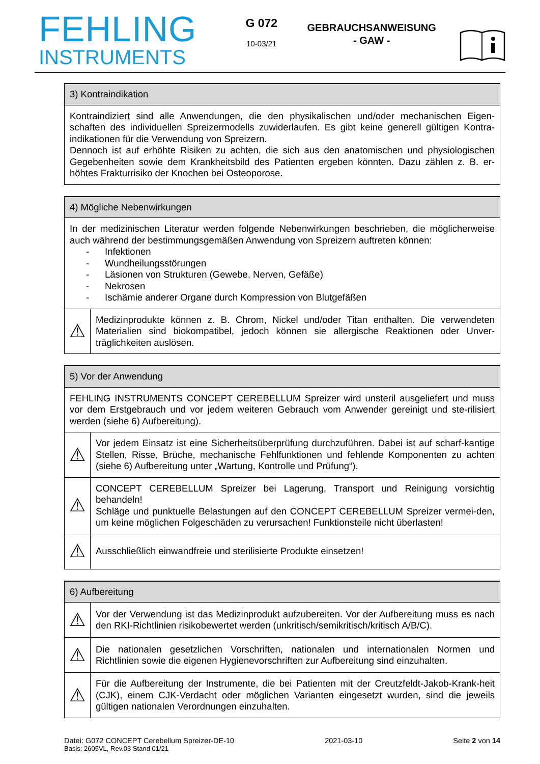FEHLING
INSTRUMENTS
G 072
10-03/21
GEBRAUCHSANWEISUNG
- GAW -
| 3) Kontraindikation |
| --- |
| Kontraindiziert sind alle Anwendungen, die den physikalischen und/oder mechanischen Eigen-schaften des individuellen Spreizermodells zuwiderlaufen. Es gibt keine generell gültigen Kontra-indikationen für die Verwendung von Spreizern. Dennoch ist auf erhöhte Risiken zu achten, die sich aus den anatomischen und physiologischen Gegebenheiten sowie dem Krankheitsbild des Patienten ergeben könnten. Dazu zählen z. B. er-höhtes Frakturrisiko der Knochen bei Osteoporose. |
| 4) Mögliche Nebenwirkungen | |
| --- | --- |
| In der medizinischen Literatur werden folgende Nebenwirkungen beschrieben, die möglicherweise auch während der bestimmungsgemäßen Anwendung von Spreizern auftreten können: - Infektionen - Wundheilungsstörungen - Läsionen von Strukturen (Gewebe, Nerven, Gefäße) - Nekrosen - Ischämie anderer Organe durch Kompression von Blutgefäßen | |
| ⚠ | Medizinprodukte können z. B. Chrom, Nickel und/oder Titan enthalten. Die verwendeten Materialien sind biokompatibel, jedoch können sie allergische Reaktionen oder Unver-träglichkeiten auslösen. |
| 5) Vor der Anwendung | |
| --- | --- |
| FEHLING INSTRUMENTS CONCEPT CEREBELLUM Spreizer wird unsteril ausgeliefert und muss vor dem Erstgebrauch und vor jedem weiteren Gebrauch vom Anwender gereinigt und ste-rilisiert werden (siehe 6) Aufbereitung). | |
| ⚠ | Vor jedem Einsatz ist eine Sicherheitsüberprüfung durchzuführen. Dabei ist auf scharf-kantige Stellen, Risse, Brüche, mechanische Fehlfunktionen und fehlende Komponenten zu achten (siehe 6) Aufbereitung unter „Wartung, Kontrolle und Prüfung“). |
| ⚠ | CONCEPT CEREBELLUM Spreizer bei Lagerung, Transport und Reinigung vorsichtig behandeln! Schläge und punktuelle Belastungen auf den CONCEPT CEREBELLUM Spreizer vermei-den, um keine möglichen Folgeschäden zu verursachen! Funktionsteile nicht überlasten! |
| ⚠ | Ausschließlich einwandfreie und sterilisierte Produkte einsetzen! |
| 6) Aufbereitung | |
| --- | --- |
| ⚠ | Vor der Verwendung ist das Medizinprodukt aufzubereiten. Vor der Aufbereitung muss es nach den RKI-Richtlinien risikobewertet werden (unkritisch/semikritisch/kritisch A/B/C). |
| ⚠ | Die nationalen gesetzlichen Vorschriften, nationalen und internationalen Normen und Richtlinien sowie die eigenen Hygienevorschriften zur Aufbereitung sind einzuhalten. |
| ⚠ | Für die Aufbereitung der Instrumente, die bei Patienten mit der Creutzfeldt-Jakob-Krank-heit (CJK), einem CJK-Verdacht oder möglichen Varianten eingesetzt wurden, sind die jeweils gültigen nationalen Verordnungen einzuhalten. |
Datei: G072 CONCEPT Cerebellum Spreizer-DE-10 2021-03-10 Seite 2 von 14
Basis: 2605VL, Rev.03 Stand 01/21